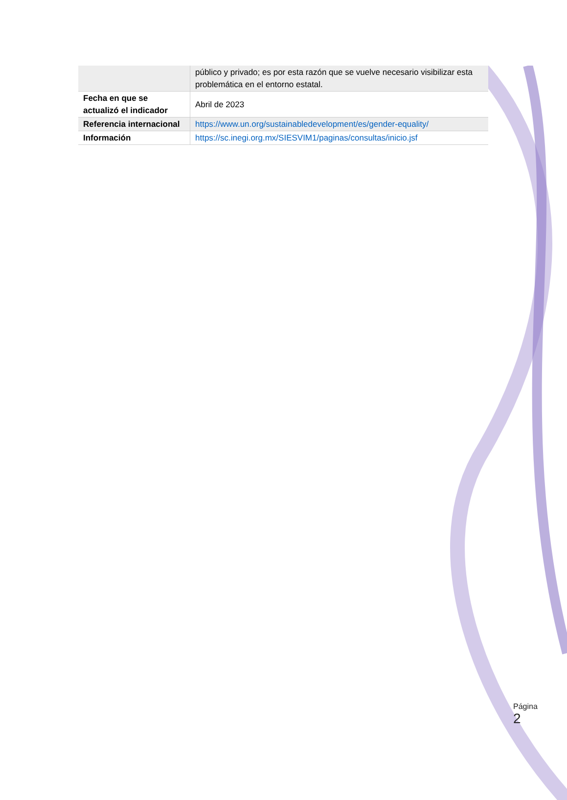| | público y privado; es por esta razón que se vuelve necesario visibilizar esta problemática en el entorno estatal. |
| Fecha en que se actualizó el indicador | Abril de 2023 |
| Referencia internacional | https://www.un.org/sustainabledevelopment/es/gender-equality/ |
| Información | https://sc.inegi.org.mx/SIESVIM1/paginas/consultas/inicio.jsf |
Página 2